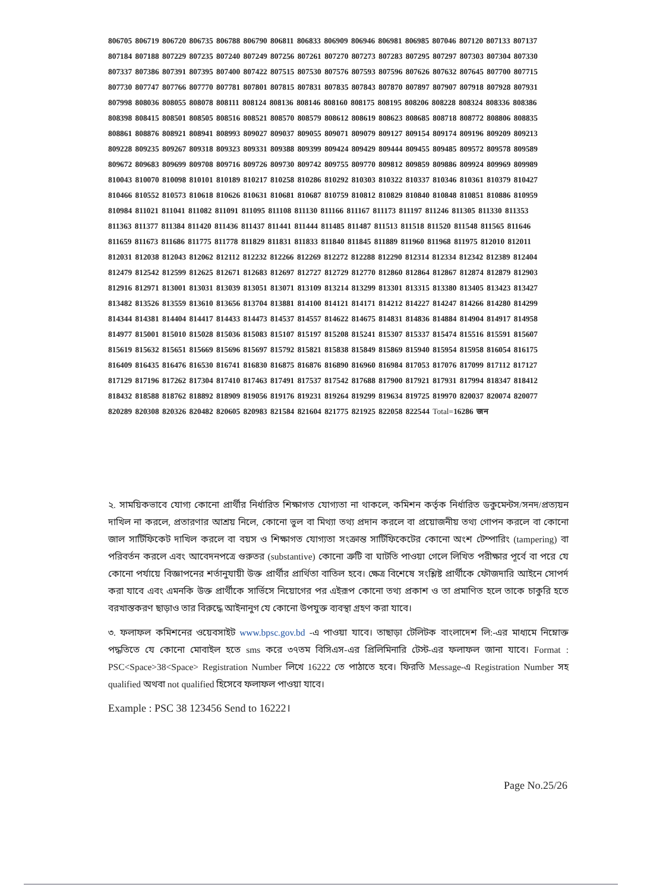806705 806719 806720 806735 806788 806790 806811 806833 806909 806946 806981 806985 807046 807120 807133 807137 807184 807188 807229 807235 807240 807249 807256 807261 807270 807273 807283 807295 807297 807303 807304 807330 807337 807386 807391 807395 807400 807422 807515 807530 807576 807593 807596 807626 807632 807645 807700 807715 807730 807747 807766 807770 807781 807801 807815 807831 807835 807843 807870 807897 807907 807918 807928 807931 807998 808036 808055 808078 808111 808124 808136 808146 808160 808175 808195 808206 808228 808324 808336 808386 808398 808415 808501 808505 808516 808521 808570 808579 808612 808619 808623 808685 808718 808772 808806 808835 808861 808876 808921 808941 808993 809027 809037 809055 809071 809079 809127 809154 809174 809196 809209 809213 809228 809235 809267 809318 809323 809331 809388 809399 809424 809429 809444 809455 809485 809572 809578 809589 809672 809683 809699 809708 809716 809726 809730 809742 809755 809770 809812 809859 809886 809924 809969 809989 810043 810070 810098 810101 810189 810217 810258 810286 810292 810303 810322 810337 810346 810361 810379 810427 810466 810552 810573 810618 810626 810631 810681 810687 810759 810812 810829 810840 810848 810851 810886 810959 810984 811021 811041 811082 811091 811095 811108 811130 811166 811167 811173 811197 811246 811305 811330 811353 811363 811377 811384 811420 811436 811437 811441 811444 811485 811487 811513 811518 811520 811548 811565 811646 811659 811673 811686 811775 811778 811829 811831 811833 811840 811845 811889 811960 811968 811975 812010 812011 812031 812038 812043 812062 812112 812232 812266 812269 812272 812288 812290 812314 812334 812342 812389 812404 812479 812542 812599 812625 812671 812683 812697 812727 812729 812770 812860 812864 812867 812874 812879 812903 812916 812971 813001 813031 813039 813051 813071 813109 813214 813299 813301 813315 813380 813405 813423 813427 813482 813526 813559 813610 813656 813704 813881 814100 814121 814171 814212 814227 814247 814266 814280 814299 814344 814381 814404 814417 814433 814473 814537 814557 814622 814675 814831 814836 814884 814904 814917 814958 814977 815001 815010 815028 815036 815083 815107 815197 815208 815241 815307 815337 815474 815516 815591 815607 815619 815632 815651 815669 815696 815697 815792 815821 815838 815849 815869 815940 815954 815958 816054 816175 816409 816435 816476 816530 816741 816830 816875 816876 816890 816960 816984 817053 817076 817099 817112 817127 817129 817196 817262 817304 817410 817463 817491 817537 817542 817688 817900 817921 817931 817994 818347 818412 818432 818588 818762 818892 818909 819056 819176 819231 819264 819299 819634 819725 819970 820037 820074 820077 820289 820308 820326 820482 820605 820983 821584 821604 821775 821925 822058 822544 Total=16286 জন
২. সাময়িকভাবে যোগ্য কোনো প্রার্থীর নির্ধারিত শিক্ষাগত যোগ্যতা না থাকলে, কমিশন কর্তৃক নির্ধারিত ডকুমেন্টস/সনদ/প্রত্যয়ন দাখিল না করলে, প্রতারণার আশ্রয় নিলে, কোনো ভুল বা মিথ্যা তথ্য প্রদান করলে বা প্রয়োজনীয় তথ্য গোপন করলে বা কোনো জাল সার্টিফিকেট দাখিল করলে বা বয়স ও শিক্ষাগত যোগ্যতা সংক্রান্ত সার্টিফিকেটের কোনো অংশ টেম্পারিং (tampering) বা পরিবর্তন করলে এবং আবেদনপত্রে গুরুতর (substantive) কোনো ত্রুটি বা ঘাটতি পাওয়া গেলে লিখিত পরীক্ষার পূর্বে বা পরে যে কোনো পর্যায়ে বিজ্ঞাপনের শর্তানুযায়ী উক্ত প্রার্থীর প্রার্থিতা বাতিল হবে। ক্ষেত্র বিশেষে সংশ্লিষ্ট প্রার্থীকে ফৌজদারি আইনে সোপর্দ করা যাবে এবং এমনকি উক্ত প্রার্থীকে সার্ভিসে নিয়োগের পর এইরূপ কোনো তথ্য প্রকাশ ও তা প্রমাণিত হলে তাকে চাকুরি হতে বরখাস্তকরণ ছাড়াও তার বিরুদ্ধে আইনানুগ যে কোনো উপযুক্ত ব্যবস্থা গ্রহণ করা যাবে।
৩. ফলাফল কমিশনের ওয়েবসাইট www.bpsc.gov.bd -এ পাওয়া যাবে। তাছাড়া টেলিটক বাংলাদেশ লি:-এর মাধ্যমে নিম্নোক্ত পদ্ধতিতে যে কোনো মোবাইল হতে sms করে ৩৭তম বিসিএস-এর প্রিলিমিনারি টেস্ট-এর ফলাফল জানা যাবে। Format : PSC<Space>38<Space> Registration Number লিখে 16222 তে পাঠাতে হবে। ফিরতি Message-এ Registration Number সহ qualified অথবা not qualified হিসেবে ফলাফল পাওয়া যাবে।
Example : PSC 38 123456 Send to 16222।
Page No.25/26